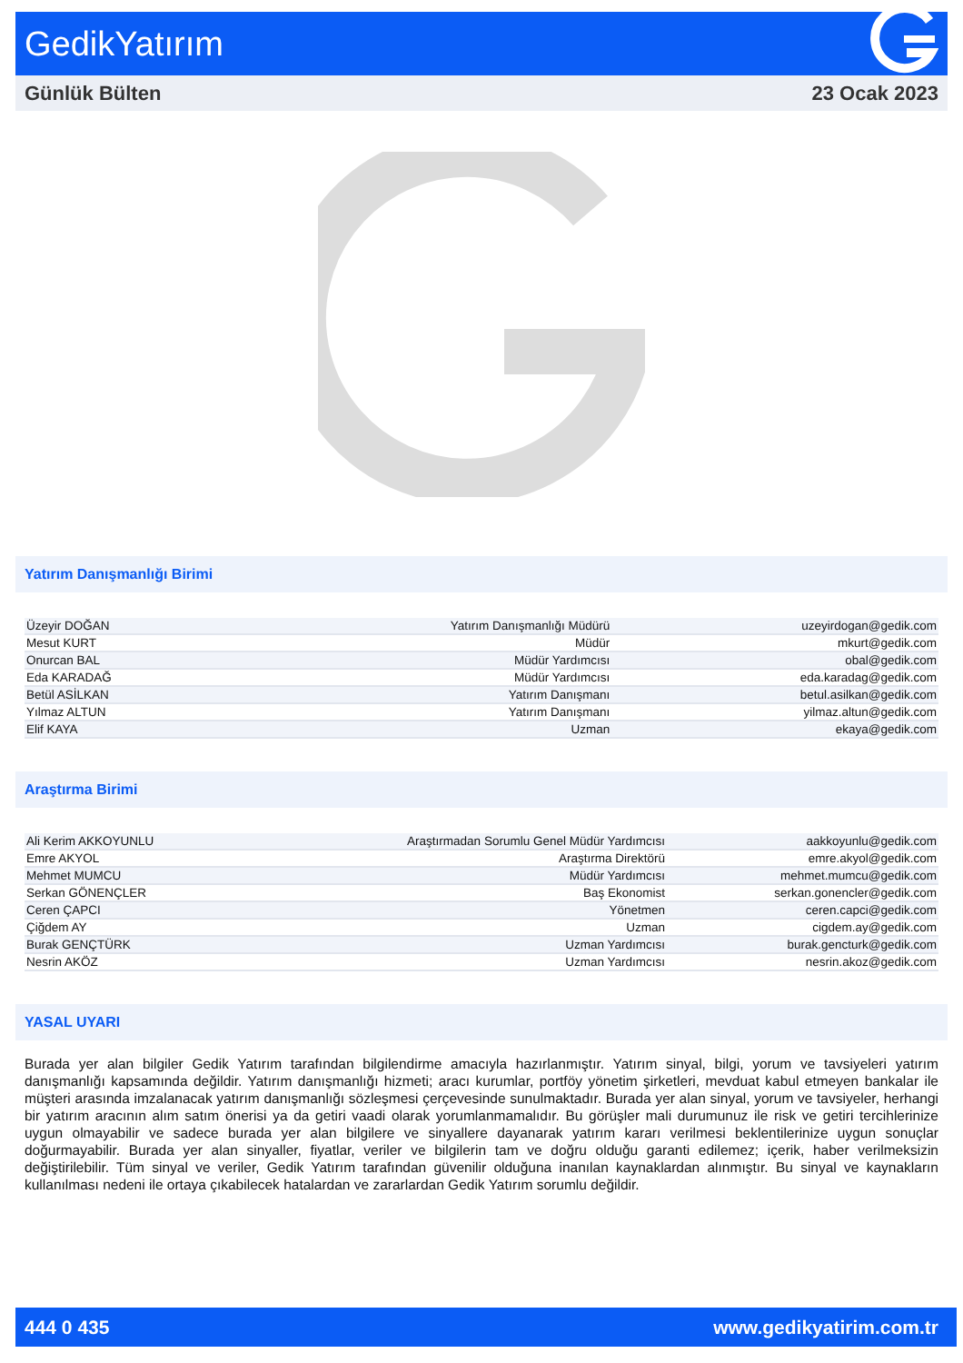GedikYatırım
Günlük Bülten 23 Ocak 2023
Yatırım Danışmanlığı Birimi
| Üzeyir DOĞAN | Yatırım Danışmanlığı Müdürü | uzeyirdogan@gedik.com |
| Mesut KURT | Müdür | mkurt@gedik.com |
| Onurcan BAL | Müdür Yardımcısı | obal@gedik.com |
| Eda KARADAĞ | Müdür Yardımcısı | eda.karadag@gedik.com |
| Betül ASİLKAN | Yatırım Danışmanı | betul.asilkan@gedik.com |
| Yılmaz ALTUN | Yatırım Danışmanı | yilmaz.altun@gedik.com |
| Elif KAYA | Uzman | ekaya@gedik.com |
Araştırma Birimi
| Ali Kerim AKKOYUNLU | Araştırmadan Sorumlu Genel Müdür Yardımcısı | aakkoyunlu@gedik.com |
| Emre AKYOL | Araştırma Direktörü | emre.akyol@gedik.com |
| Mehmet MUMCU | Müdür Yardımcısı | mehmet.mumcu@gedik.com |
| Serkan GÖNENÇLER | Baş Ekonomist | serkan.gonencler@gedik.com |
| Ceren ÇAPCI | Yönetmen | ceren.capci@gedik.com |
| Çiğdem AY | Uzman | cigdem.ay@gedik.com |
| Burak GENÇTÜRK | Uzman Yardımcısı | burak.gencturk@gedik.com |
| Nesrin AKÖZ | Uzman Yardımcısı | nesrin.akoz@gedik.com |
YASAL UYARI
Burada yer alan bilgiler Gedik Yatırım tarafından bilgilendirme amacıyla hazırlanmıştır. Yatırım sinyal, bilgi, yorum ve tavsiyeleri yatırım danışmanlığı kapsamında değildir. Yatırım danışmanlığı hizmeti; aracı kurumlar, portföy yönetim şirketleri, mevduat kabul etmeyen bankalar ile müşteri arasında imzalanacak yatırım danışmanlığı sözleşmesi çerçevesinde sunulmaktadır. Burada yer alan sinyal, yorum ve tavsiyeler, herhangi bir yatırım aracının alım satım önerisi ya da getiri vaadi olarak yorumlanmamalıdır. Bu görüşler mali durumunuz ile risk ve getiri tercihlerinize uygun olmayabilir ve sadece burada yer alan bilgilere ve sinyallere dayanarak yatırım kararı verilmesi beklentilerinize uygun sonuçlar doğurmayabilir. Burada yer alan sinyaller, fiyatlar, veriler ve bilgilerin tam ve doğru olduğu garanti edilemez; içerik, haber verilmeksizin değiştirilebilir. Tüm sinyal ve veriler, Gedik Yatırım tarafından güvenilir olduğuna inanılan kaynaklardan alınmıştır. Bu sinyal ve kaynakların kullanılması nedeni ile ortaya çıkabilecek hatalardan ve zararlardan Gedik Yatırım sorumlu değildir.
444 0 435 www.gedikyatirim.com.tr